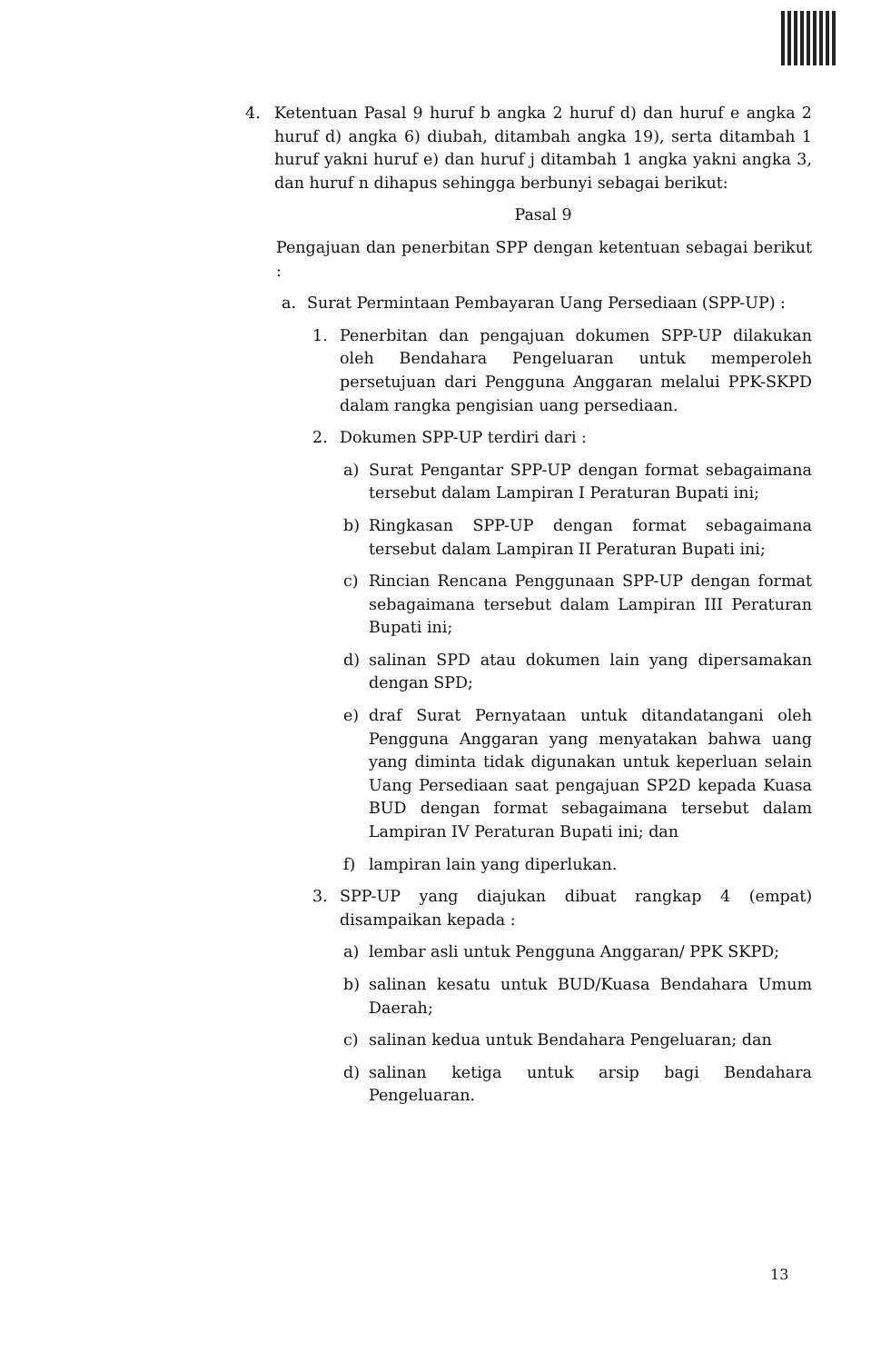4. Ketentuan Pasal 9 huruf b angka 2 huruf d) dan huruf e angka 2 huruf d) angka 6) diubah, ditambah angka 19), serta ditambah 1 huruf yakni huruf e) dan huruf j ditambah 1 angka yakni angka 3, dan huruf n dihapus sehingga berbunyi sebagai berikut:
Pasal 9
Pengajuan dan penerbitan SPP dengan ketentuan sebagai berikut :
a. Surat Permintaan Pembayaran Uang Persediaan (SPP-UP) :
1. Penerbitan dan pengajuan dokumen SPP-UP dilakukan oleh Bendahara Pengeluaran untuk memperoleh persetujuan dari Pengguna Anggaran melalui PPK-SKPD dalam rangka pengisian uang persediaan.
2. Dokumen SPP-UP terdiri dari :
a) Surat Pengantar SPP-UP dengan format sebagaimana tersebut dalam Lampiran I Peraturan Bupati ini;
b) Ringkasan SPP-UP dengan format sebagaimana tersebut dalam Lampiran II Peraturan Bupati ini;
c) Rincian Rencana Penggunaan SPP-UP dengan format sebagaimana tersebut dalam Lampiran III Peraturan Bupati ini;
d) salinan SPD atau dokumen lain yang dipersamakan dengan SPD;
e) draf Surat Pernyataan untuk ditandatangani oleh Pengguna Anggaran yang menyatakan bahwa uang yang diminta tidak digunakan untuk keperluan selain Uang Persediaan saat pengajuan SP2D kepada Kuasa BUD dengan format sebagaimana tersebut dalam Lampiran IV Peraturan Bupati ini; dan
f) lampiran lain yang diperlukan.
3. SPP-UP yang diajukan dibuat rangkap 4 (empat) disampaikan kepada :
a) lembar asli untuk Pengguna Anggaran/ PPK SKPD;
b) salinan kesatu untuk BUD/Kuasa Bendahara Umum Daerah;
c) salinan kedua untuk Bendahara Pengeluaran; dan
d) salinan ketiga untuk arsip bagi Bendahara Pengeluaran.
13